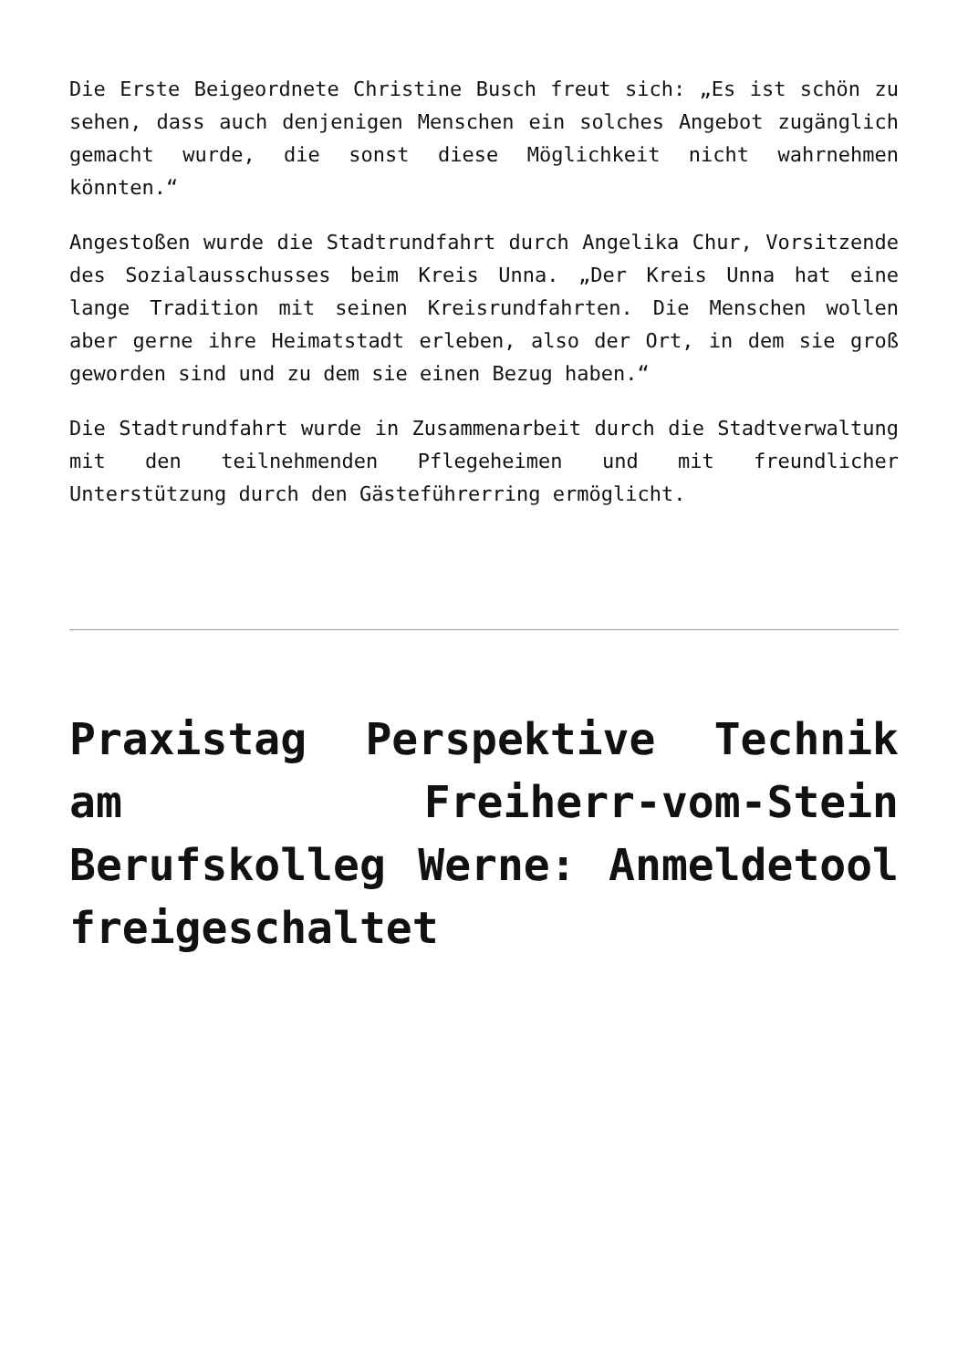Die Erste Beigeordnete Christine Busch freut sich: „Es ist schön zu sehen, dass auch denjenigen Menschen ein solches Angebot zugänglich gemacht wurde, die sonst diese Möglichkeit nicht wahrnehmen könnten.“
Angestoßen wurde die Stadtrundfahrt durch Angelika Chur, Vorsitzende des Sozialausschusses beim Kreis Unna. „Der Kreis Unna hat eine lange Tradition mit seinen Kreisrundfahrten. Die Menschen wollen aber gerne ihre Heimatstadt erleben, also der Ort, in dem sie groß geworden sind und zu dem sie einen Bezug haben.“
Die Stadtrundfahrt wurde in Zusammenarbeit durch die Stadtverwaltung mit den teilnehmenden Pflegeheimen und mit freundlicher Unterstützung durch den Gästeführerring ermöglicht.
Praxistag Perspektive Technik am Freiherr-vom-Stein Berufskolleg Werne: Anmeldetool freigeschaltet